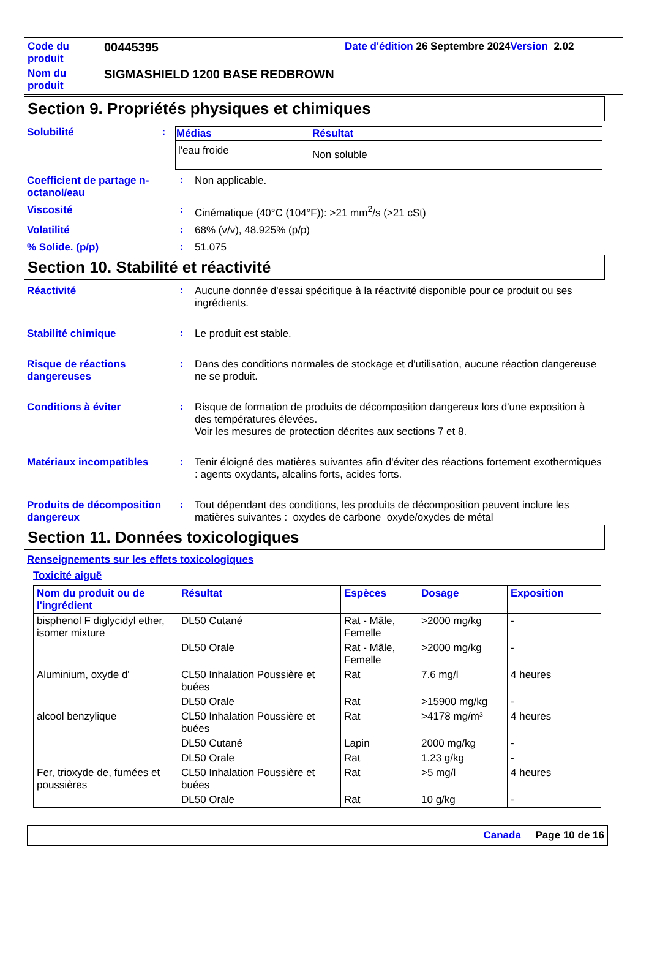Code du produit
00445395
Date d'édition 26 Septembre 2024 Version 2.02
Nom du produit
SIGMASHIELD 1200 BASE REDBROWN
Section 9. Propriétés physiques et chimiques
Solubilité :
| Médias | Résultat |
| --- | --- |
| l'eau froide | Non soluble |
Coefficient de partage n-octanol/eau
: Non applicable.
Viscosité : Cinématique (40°C (104°F)): >21 mm<sup>2</sup>/s (>21 cSt)
Volatilité : 68% (v/v), 48.925% (p/p)
% Solide. (p/p) : 51.075
Section 10. Stabilité et réactivité
Réactivité : Aucune donnée d'essai spécifique à la réactivité disponible pour ce produit ou ses ingrédients.
Stabilité chimique : Le produit est stable.
Risque de réactions dangereuses
: Dans des conditions normales de stockage et d'utilisation, aucune réaction dangereuse ne se produit.
Conditions à éviter : Risque de formation de produits de décomposition dangereux lors d'une exposition à des températures élevées.
Voir les mesures de protection décrites aux sections 7 et 8.
Matériaux incompatibles : Tenir éloigné des matières suivantes afin d'éviter des réactions fortement exothermiques : agents oxydants, alcalins forts, acides forts.
Produits de décomposition dangereux
: Tout dépendant des conditions, les produits de décomposition peuvent inclure les matières suivantes : oxydes de carbone oxyde/oxydes de métal
Section 11. Données toxicologiques
Renseignements sur les effets toxicologiques
Toxicité aiguë
| Nom du produit ou de l'ingrédient | Résultat | Espèces | Dosage | Exposition |
| --- | --- | --- | --- | --- |
| bisphenol F diglycidyl ether, isomer mixture | DL50 Cutané | Rat - Mâle, Femelle | >2000 mg/kg | - |
| | DL50 Orale | Rat - Mâle, Femelle | >2000 mg/kg | - |
| Aluminium, oxyde d' | CL50 Inhalation Poussière et buées | Rat | 7.6 mg/l | 4 heures |
| | DL50 Orale | Rat | >15900 mg/kg | - |
| alcool benzylique | CL50 Inhalation Poussière et buées | Rat | >4178 mg/m³ | 4 heures |
| | DL50 Cutané | Lapin | 2000 mg/kg | - |
| | DL50 Orale | Rat | 1.23 g/kg | - |
| Fer, trioxyde de, fumées et poussières | CL50 Inhalation Poussière et buées | Rat | >5 mg/l | 4 heures |
| | DL50 Orale | Rat | 10 g/kg | - |
Canada Page 10 de 16